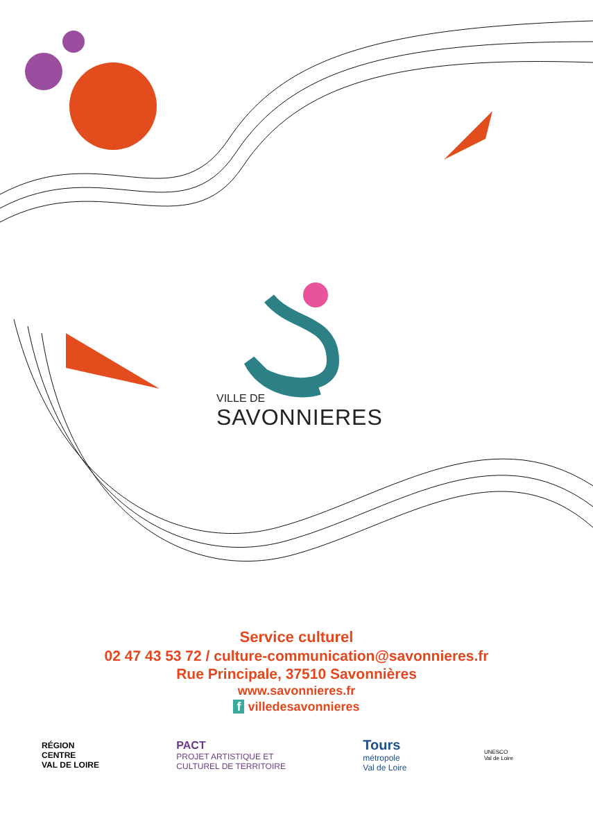VILLE DE
SAVONNIERES
Service culturel
02 47 43 53 72 / culture-communication@savonnieres.fr
Rue Principale, 37510 Savonnières
www.savonnieres.fr
f villedesavonnieres
RÉGION
CENTRE
VAL DE LOIRE
PACT
PROJET ARTISTIQUE ET
CULTUREL DE TERRITOIRE
Tours
métropole
Val de Loire
UNESCO
Val de Loire